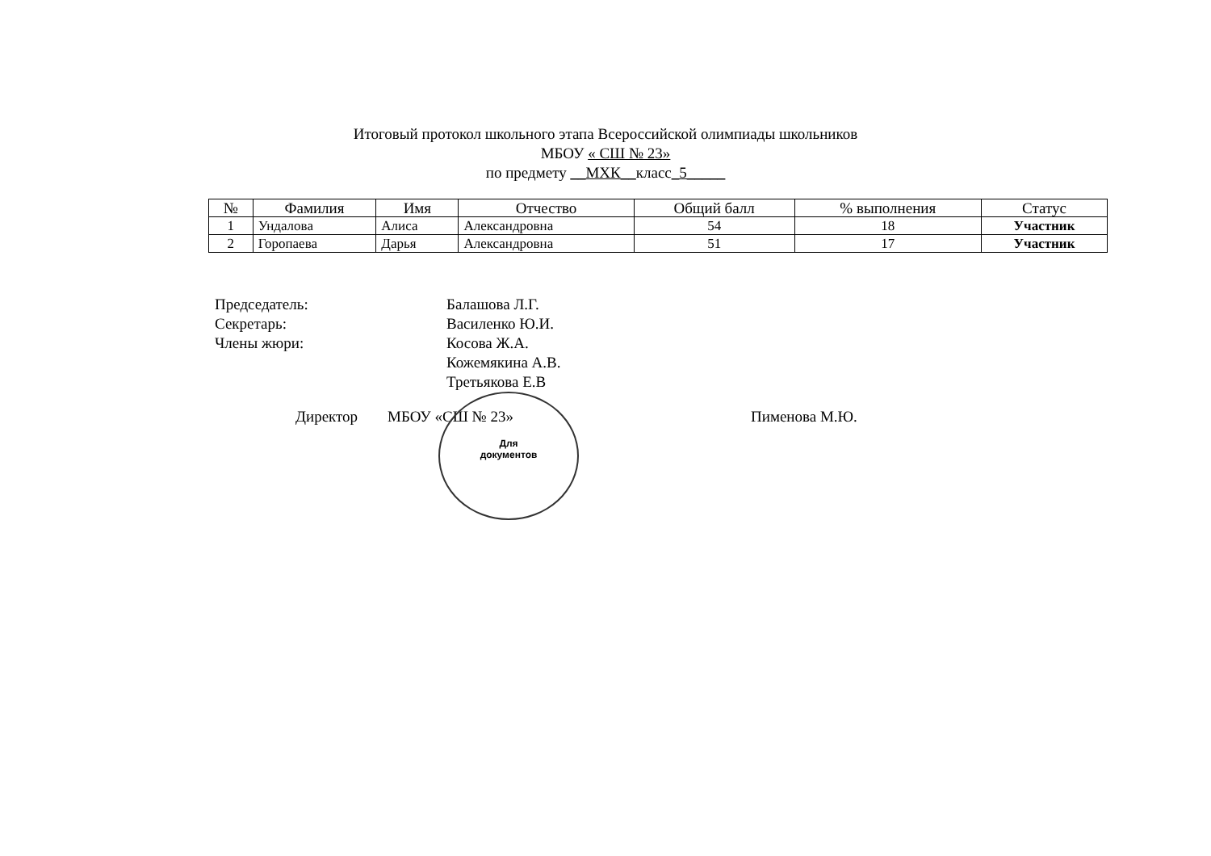Итоговый протокол школьного этапа Всероссийской олимпиады школьников
МБОУ « СШ № 23»
по предмету __МХК__класс_5_____
| № | Фамилия | Имя | Отчество | Общий балл | % выполнения | Статус |
| --- | --- | --- | --- | --- | --- | --- |
| 1 | Ундалова | Алиса | Александровна | 54 | 18 | Участник |
| 2 | Горопаева | Дарья | Александровна | 51 | 17 | Участник |
Председатель: Балашова Л.Г.
Секретарь: Василенко Ю.И.
Члены жюри: Косова Ж.А.
Кожемякина А.В.
Третьякова Е.В
Директор МБОУ «СШ № 23» Пименова М.Ю.
Для
документов